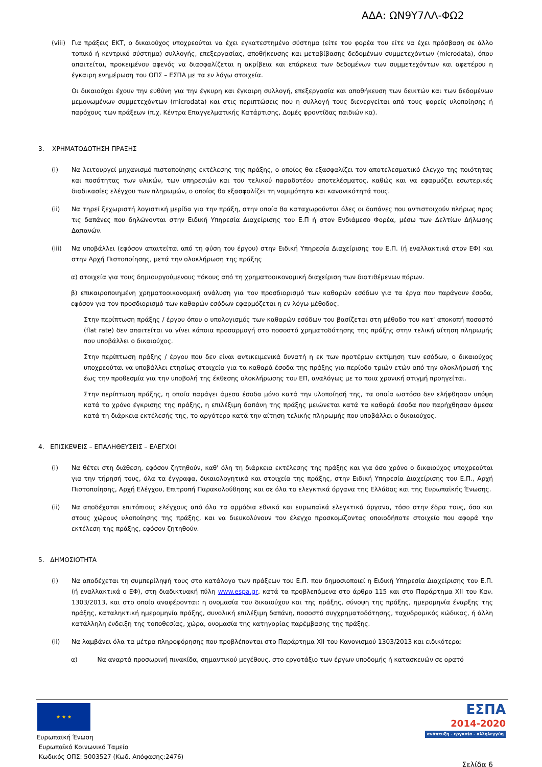ΑΔΑ: ΩΝ9Υ7ΛΛ-ΦΩ2
(viii)
Για πράξεις ΕΚΤ, ο δικαιούχος υποχρεούται να έχει εγκατεστημένο σύστημα (είτε του φορέα του είτε να έχει πρόσβαση σε άλλο τοπικό ή κεντρικό σύστημα) συλλογής, επεξεργασίας, αποθήκευσης και μεταβίβασης δεδομένων συμμετεχόντων (microdata), όπου απαιτείται, προκειμένου αφενός να διασφαλίζεται η ακρίβεια και επάρκεια των δεδομένων των συμμετεχόντων και αφετέρου η έγκαιρη ενημέρωση του ΟΠΣ – ΕΣΠΑ με τα εν λόγω στοιχεία.
Οι δικαιούχοι έχουν την ευθύνη για την έγκυρη και έγκαιρη συλλογή, επεξεργασία και αποθήκευση των δεικτών και των δεδομένων μεμονωμένων συμμετεχόντων (microdata) και στις περιπτώσεις που η συλλογή τους διενεργείται από τους φορείς υλοποίησης ή παρόχους των πράξεων (π.χ. Κέντρα Επαγγελματικής Κατάρτισης, Δομές φροντίδας παιδιών κα).
3. ΧΡΗΜΑΤΟΔΟΤΗΣΗ ΠΡΑΞΗΣ
(i) Να λειτουργεί μηχανισμό πιστοποίησης εκτέλεσης της πράξης, ο οποίος θα εξασφαλίζει τον αποτελεσματικό έλεγχο της ποιότητας και ποσότητας των υλικών, των υπηρεσιών και του τελικού παραδοτέου αποτελέσματος, καθώς και να εφαρμόζει εσωτερικές διαδικασίες ελέγχου των πληρωμών, ο οποίος θα εξασφαλίζει τη νομιμότητα και κανονικότητά τους.
(ii) Να τηρεί ξεχωριστή λογιστική μερίδα για την πράξη, στην οποία θα καταχωρούνται όλες οι δαπάνες που αντιστοιχούν πλήρως προς τις δαπάνες που δηλώνονται στην Ειδική Υπηρεσία Διαχείρισης του Ε.Π ή στον Ενδιάμεσο Φορέα, μέσω των Δελτίων Δήλωσης Δαπανών.
(iii) Να υποβάλλει (εφόσον απαιτείται από τη φύση του έργου) στην Ειδική Υπηρεσία Διαχείρισης του Ε.Π. (ή εναλλακτικά στον ΕΦ) και στην Αρχή Πιστοποίησης, μετά την ολοκλήρωση της πράξης
α) στοιχεία για τους δημιουργούμενους τόκους από τη χρηματοοικονομική διαχείριση των διατιθέμενων πόρων.
β) επικαιροποιημένη χρηματοοικονομική ανάλυση για τον προσδιορισμό των καθαρών εσόδων για τα έργα που παράγουν έσοδα, εφόσον για τον προσδιορισμό των καθαρών εσόδων εφαρμόζεται η εν λόγω μέθοδος.
Στην περίπτωση πράξης / έργου όπου ο υπολογισμός των καθαρών εσόδων του βασίζεται στη μέθοδο του κατ' αποκοπή ποσοστό (flat rate) δεν απαιτείται να γίνει κάποια προσαρμογή στο ποσοστό χρηματοδότησης της πράξης στην τελική αίτηση πληρωμής που υποβάλλει ο δικαιούχος.
Στην περίπτωση πράξης / έργου που δεν είναι αντικειμενικά δυνατή η εκ των προτέρων εκτίμηση των εσόδων, ο δικαιούχος υποχρεούται να υποβάλλει ετησίως στοιχεία για τα καθαρά έσοδα της πράξης για περίοδο τριών ετών από την ολοκλήρωσή της έως την προθεσμία για την υποβολή της έκθεσης ολοκλήρωσης του ΕΠ, αναλόγως με το ποια χρονική στιγμή προηγείται.
Στην περίπτωση πράξης, η οποία παράγει άμεσα έσοδα μόνο κατά την υλοποίησή της, τα οποία ωστόσο δεν ελήφθησαν υπόψη κατά το χρόνο έγκρισης της πράξης, η επιλέξιμη δαπάνη της πράξης μειώνεται κατά τα καθαρά έσοδα που παρήχθησαν άμεσα κατά τη διάρκεια εκτέλεσής της, το αργότερο κατά την αίτηση τελικής πληρωμής που υποβάλλει ο δικαιούχος.
4. ΕΠΙΣΚΕΨΕΙΣ – ΕΠΑΛΗΘΕΥΣΕΙΣ – ΕΛΕΓΧΟΙ
(i) Να θέτει στη διάθεση, εφόσον ζητηθούν, καθ' όλη τη διάρκεια εκτέλεσης της πράξης και για όσο χρόνο ο δικαιούχος υποχρεούται για την τήρησή τους, όλα τα έγγραφα, δικαιολογητικά και στοιχεία της πράξης, στην Ειδική Υπηρεσία Διαχείρισης του Ε.Π., Αρχή Πιστοποίησης, Αρχή Ελέγχου, Επιτροπή Παρακολούθησης και σε όλα τα ελεγκτικά όργανα της Ελλάδας και της Ευρωπαϊκής Ένωσης.
(ii) Να αποδέχοται επιτόπιους ελέγχους από όλα τα αρμόδια εθνικά και ευρωπαϊκά ελεγκτικά όργανα, τόσο στην έδρα τους, όσο και στους χώρους υλοποίησης της πράξης, και να διευκολύνουν τον έλεγχο προσκομίζοντας οποιοδήποτε στοιχείο που αφορά την εκτέλεση της πράξης, εφόσον ζητηθούν.
5. ΔΗΜΟΣΙΟΤΗΤΑ
(i) Να αποδέχεται τη συμπερίληψή τους στο κατάλογο των πράξεων του Ε.Π. που δημοσιοποιεί η Ειδική Υπηρεσία Διαχείρισης του Ε.Π. (ή εναλλακτικά ο ΕΦ), στη διαδικτυακή πύλη www.espa.gr, κατά τα προβλεπόμενα στο άρθρο 115 και στο Παράρτημα XII του Καν. 1303/2013, και στο οποίο αναφέρονται: η ονομασία του δικαιούχου και της πράξης, σύνοψη της πράξης, ημερομηνία έναρξης της πράξης, καταληκτική ημερομηνία πράξης, συνολική επιλέξιμη δαπάνη, ποσοστό συγχρηματοδότησης, ταχυδρομικός κώδικας, ή άλλη κατάλληλη ένδειξη της τοποθεσίας, χώρα, ονομασία της κατηγορίας παρέμβασης της πράξης.
(ii) Να λαμβάνει όλα τα μέτρα πληροφόρησης που προβλέπονται στο Παράρτημα XII του Κανονισμού 1303/2013 και ειδικότερα:
α) Να αναρτά προσωρινή πινακίδα, σημαντικού μεγέθους, στο εργοτάξιο των έργων υποδομής ή κατασκευών σε ορατό
★ ★ ★
Ευρωπαϊκή Ένωση
Ευρωπαϊκό Κοινωνικό Ταμείο
Κωδικός ΟΠΣ: 5003527 (Κωδ. Απόφασης:2476)
ΕΣΠΑ
2014-2020
ανάπτυξη - εργασία - αλληλεγγύη
Σελίδα 6